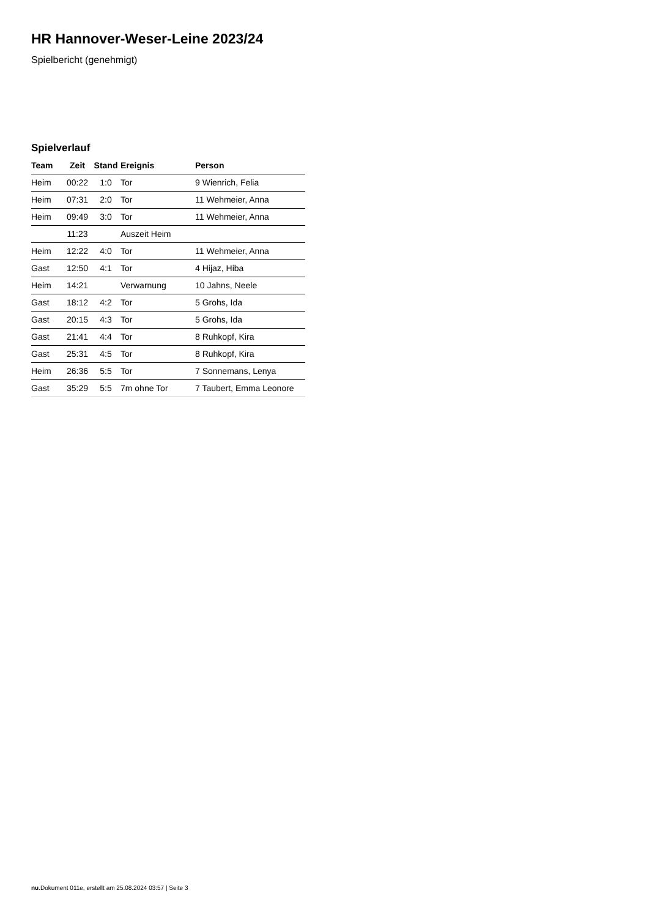HR Hannover-Weser-Leine 2023/24
Spielbericht (genehmigt)
Spielverlauf
| Team | Zeit | Stand | Ereignis | Person |
| --- | --- | --- | --- | --- |
| Heim | 00:22 | 1:0 | Tor | 9 Wienrich, Felia |
| Heim | 07:31 | 2:0 | Tor | 11 Wehmeier, Anna |
| Heim | 09:49 | 3:0 | Tor | 11 Wehmeier, Anna |
| | 11:23 | | Auszeit Heim | |
| Heim | 12:22 | 4:0 | Tor | 11 Wehmeier, Anna |
| Gast | 12:50 | 4:1 | Tor | 4 Hijaz, Hiba |
| Heim | 14:21 | | Verwarnung | 10 Jahns, Neele |
| Gast | 18:12 | 4:2 | Tor | 5 Grohs, Ida |
| Gast | 20:15 | 4:3 | Tor | 5 Grohs, Ida |
| Gast | 21:41 | 4:4 | Tor | 8 Ruhkopf, Kira |
| Gast | 25:31 | 4:5 | Tor | 8 Ruhkopf, Kira |
| Heim | 26:36 | 5:5 | Tor | 7 Sonnemans, Lenya |
| Gast | 35:29 | 5:5 | 7m ohne Tor | 7 Taubert, Emma Leonore |
nu.Dokument 011e, erstellt am 25.08.2024 03:57 | Seite 3